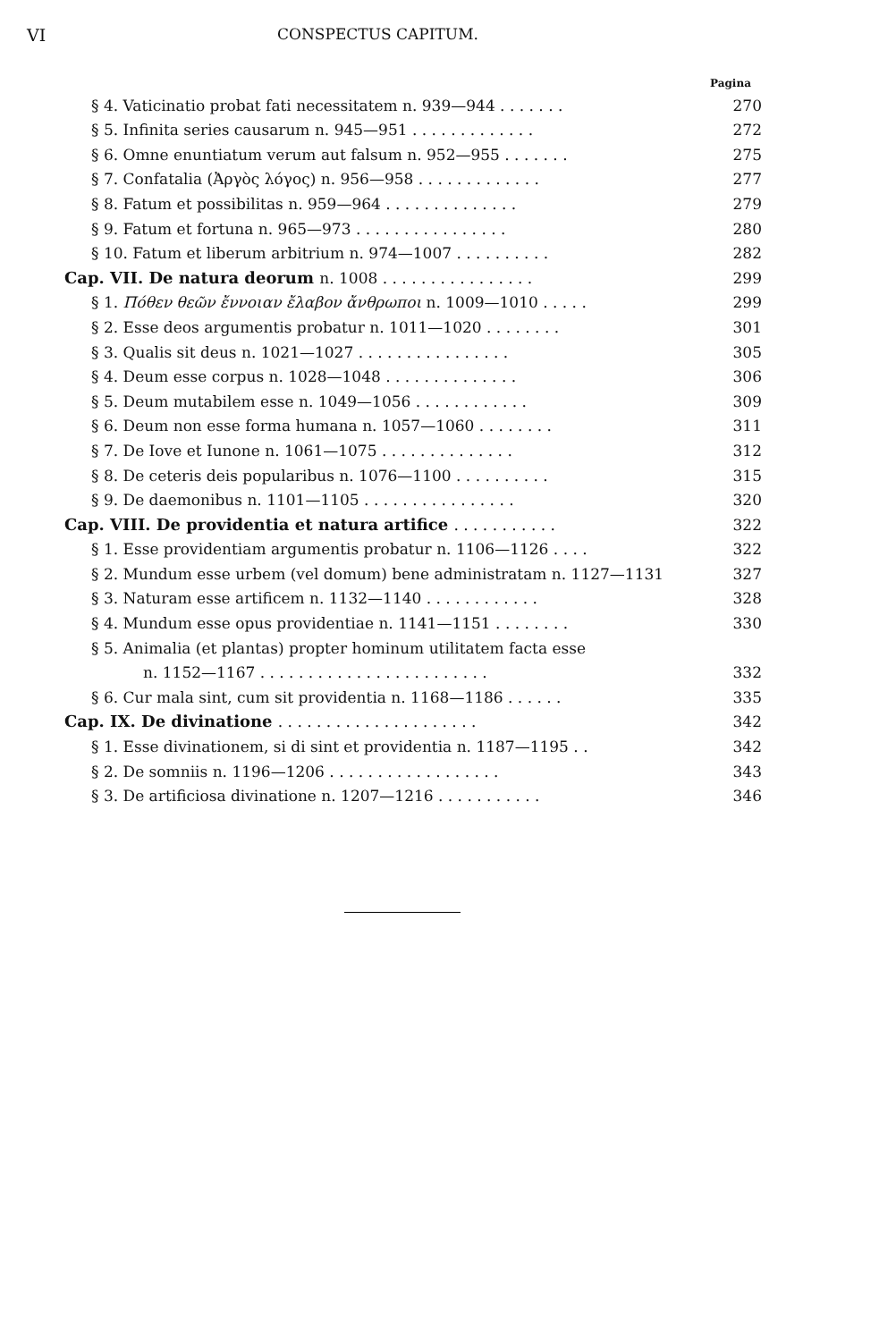VI CONSPECTUS CAPITUM.
Pagina
| § 4. Vaticinatio probat fati necessitatem n. 939—944 . . . . . . . | 270 |
| § 5. Infinita series causarum n. 945—951 . . . . . . . . . . . . . | 272 |
| § 6. Omne enuntiatum verum aut falsum n. 952—955 . . . . . . . | 275 |
| § 7. Confatalia (Ἀργὸς λόγος) n. 956—958 . . . . . . . . . . . . . | 277 |
| § 8. Fatum et possibilitas n. 959—964 . . . . . . . . . . . . . . | 279 |
| § 9. Fatum et fortuna n. 965—973 . . . . . . . . . . . . . . . . | 280 |
| § 10. Fatum et liberum arbitrium n. 974—1007 . . . . . . . . . . | 282 |
| Cap. VII. De natura deorum n. 1008 . . . . . . . . . . . . . . . . | 299 |
| § 1. Πόθεν θεῶν ἔννοιαν ἔλαβον ἄνθρωποι n. 1009—1010 . . . . . | 299 |
| § 2. Esse deos argumentis probatur n. 1011—1020 . . . . . . . . | 301 |
| § 3. Qualis sit deus n. 1021—1027 . . . . . . . . . . . . . . . . | 305 |
| § 4. Deum esse corpus n. 1028—1048 . . . . . . . . . . . . . . | 306 |
| § 5. Deum mutabilem esse n. 1049—1056 . . . . . . . . . . . . | 309 |
| § 6. Deum non esse forma humana n. 1057—1060 . . . . . . . . | 311 |
| § 7. De Iove et Iunone n. 1061—1075 . . . . . . . . . . . . . . | 312 |
| § 8. De ceteris deis popularibus n. 1076—1100 . . . . . . . . . . | 315 |
| § 9. De daemonibus n. 1101—1105 . . . . . . . . . . . . . . . . | 320 |
| Cap. VIII. De providentia et natura artifice . . . . . . . . . . . | 322 |
| § 1. Esse providentiam argumentis probatur n. 1106—1126 . . . . | 322 |
| § 2. Mundum esse urbem (vel domum) bene administratam n. 1127—1131 | 327 |
| § 3. Naturam esse artificem n. 1132—1140 . . . . . . . . . . . . | 328 |
| § 4. Mundum esse opus providentiae n. 1141—1151 . . . . . . . . | 330 |
| § 5. Animalia (et plantas) propter hominum utilitatem facta esse | |
| n. 1152—1167 . . . . . . . . . . . . . . . . . . . . . . . . | 332 |
| § 6. Cur mala sint, cum sit providentia n. 1168—1186 . . . . . . | 335 |
| Cap. IX. De divinatione . . . . . . . . . . . . . . . . . . . . . | 342 |
| § 1. Esse divinationem, si di sint et providentia n. 1187—1195 . . | 342 |
| § 2. De somniis n. 1196—1206 . . . . . . . . . . . . . . . . . . | 343 |
| § 3. De artificiosa divinatione n. 1207—1216 . . . . . . . . . . . | 346 |